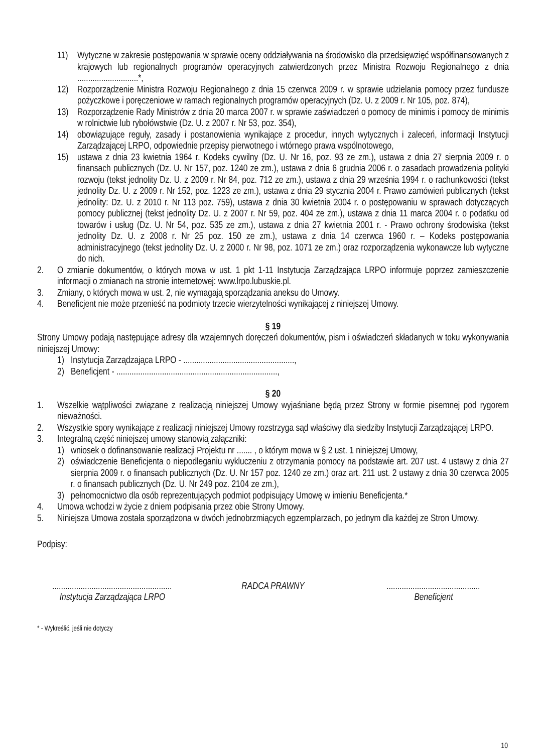11) Wytyczne w zakresie postępowania w sprawie oceny oddziaływania na środowisko dla przedsięwzięć współfinansowanych z krajowych lub regionalnych programów operacyjnych zatwierdzonych przez Ministra Rozwoju Regionalnego z dnia ............................*,
12) Rozporządzenie Ministra Rozwoju Regionalnego z dnia 15 czerwca 2009 r. w sprawie udzielania pomocy przez fundusze pożyczkowe i poręczeniowe w ramach regionalnych programów operacyjnych (Dz. U. z 2009 r. Nr 105, poz. 874),
13) Rozporządzenie Rady Ministrów z dnia 20 marca 2007 r. w sprawie zaświadczeń o pomocy de minimis i pomocy de minimis w rolnictwie lub rybołówstwie (Dz. U. z 2007 r. Nr 53, poz. 354),
14) obowiązujące reguły, zasady i postanowienia wynikające z procedur, innych wytycznych i zaleceń, informacji Instytucji Zarządzającej LRPO, odpowiednie przepisy pierwotnego i wtórnego prawa wspólnotowego,
15) ustawa z dnia 23 kwietnia 1964 r. Kodeks cywilny (Dz. U. Nr 16, poz. 93 ze zm.), ustawa z dnia 27 sierpnia 2009 r. o finansach publicznych (Dz. U. Nr 157, poz. 1240 ze zm.), ustawa z dnia 6 grudnia 2006 r. o zasadach prowadzenia polityki rozwoju (tekst jednolity Dz. U. z 2009 r. Nr 84, poz. 712 ze zm.), ustawa z dnia 29 września 1994 r. o rachunkowości (tekst jednolity Dz. U. z 2009 r. Nr 152, poz. 1223 ze zm.), ustawa z dnia 29 stycznia 2004 r. Prawo zamówień publicznych (tekst jednolity: Dz. U. z 2010 r. Nr 113 poz. 759), ustawa z dnia 30 kwietnia 2004 r. o postępowaniu w sprawach dotyczących pomocy publicznej (tekst jednolity Dz. U. z 2007 r. Nr 59, poz. 404 ze zm.), ustawa z dnia 11 marca 2004 r. o podatku od towarów i usług (Dz. U. Nr 54, poz. 535 ze zm.), ustawa z dnia 27 kwietnia 2001 r. - Prawo ochrony środowiska (tekst jednolity Dz. U. z 2008 r. Nr 25 poz. 150 ze zm.), ustawa z dnia 14 czerwca 1960 r. – Kodeks postępowania administracyjnego (tekst jednolity Dz. U. z 2000 r. Nr 98, poz. 1071 ze zm.) oraz rozporządzenia wykonawcze lub wytyczne do nich.
2. O zmianie dokumentów, o których mowa w ust. 1 pkt 1-11 Instytucja Zarządzająca LRPO informuje poprzez zamieszczenie informacji o zmianach na stronie internetowej: www.lrpo.lubuskie.pl.
3. Zmiany, o których mowa w ust. 2, nie wymagają sporządzania aneksu do Umowy.
4. Beneficjent nie może przenieść na podmioty trzecie wierzytelności wynikającej z niniejszej Umowy.
§ 19
Strony Umowy podają następujące adresy dla wzajemnych doręczeń dokumentów, pism i oświadczeń składanych w toku wykonywania niniejszej Umowy:
1) Instytucja Zarządzająca LRPO - ...................................................,
2) Beneficjent - ..........................................................................,
§ 20
1. Wszelkie wątpliwości związane z realizacją niniejszej Umowy wyjaśniane będą przez Strony w formie pisemnej pod rygorem nieważności.
2. Wszystkie spory wynikające z realizacji niniejszej Umowy rozstrzyga sąd właściwy dla siedziby Instytucji Zarządzającej LRPO.
3. Integralną część niniejszej umowy stanowią załączniki:
1) wniosek o dofinansowanie realizacji Projektu nr ....... , o którym mowa w § 2 ust. 1 niniejszej Umowy,
2) oświadczenie Beneficjenta o niepodleganiu wykluczeniu z otrzymania pomocy na podstawie art. 207 ust. 4 ustawy z dnia 27 sierpnia 2009 r. o finansach publicznych (Dz. U. Nr 157 poz. 1240 ze zm.) oraz art. 211 ust. 2 ustawy z dnia 30 czerwca 2005 r. o finansach publicznych (Dz. U. Nr 249 poz. 2104 ze zm.),
3) pełnomocnictwo dla osób reprezentujących podmiot podpisujący Umowę w imieniu Beneficjenta.*
4. Umowa wchodzi w życie z dniem podpisania przez obie Strony Umowy.
5. Niniejsza Umowa została sporządzona w dwóch jednobrzmiących egzemplarzach, po jednym dla każdej ze Stron Umowy.
Podpisy:
.......................................................
Instytucja Zarządzająca LRPO
RADCA PRAWNY ...........................................
Beneficjent
* - Wykreślić, jeśli nie dotyczy
10